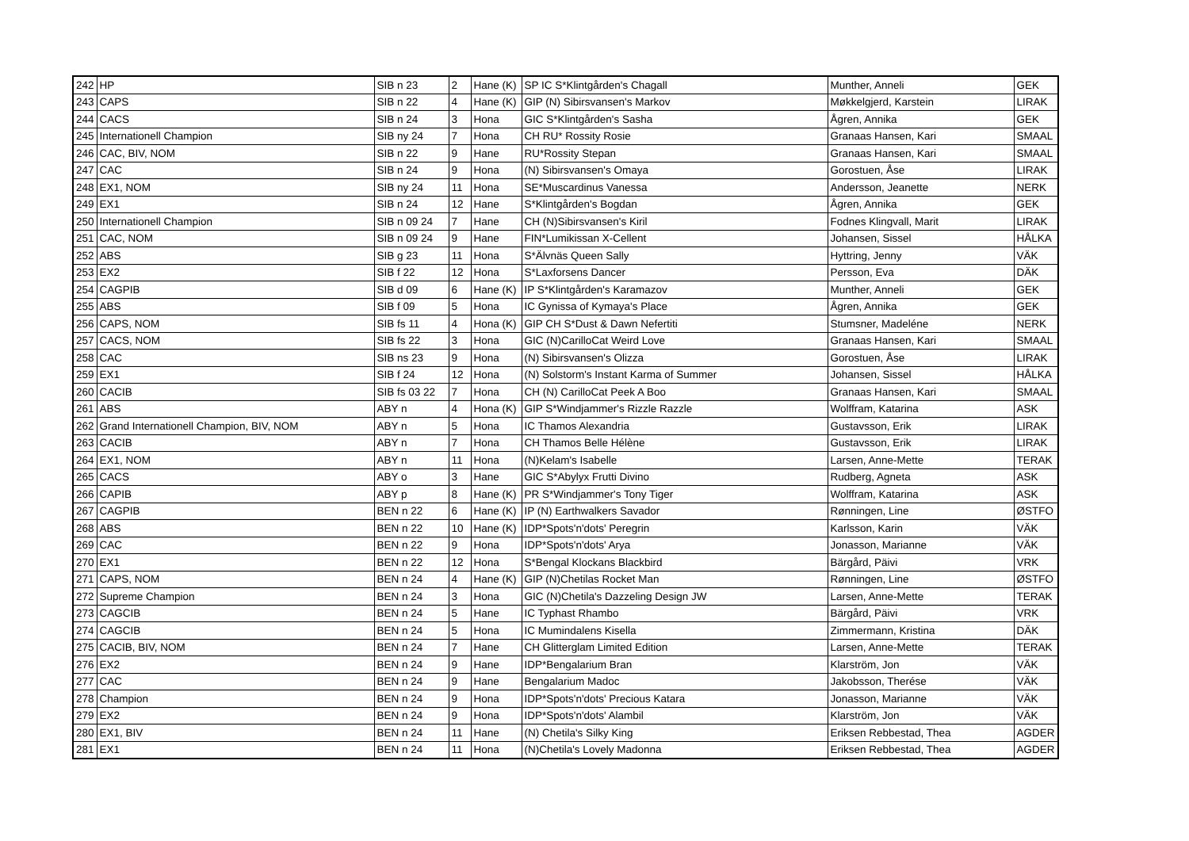| 242 | HP | SIB n 23 | 2 | Hane (K) | SP IC S*Klintgården's Chagall | Munther, Anneli | GEK |
| 243 | CAPS | SIB n 22 | 4 | Hane (K) | GIP (N) Sibirsvansen's Markov | Møkkelgjerd, Karstein | LIRAK |
| 244 | CACS | SIB n 24 | 3 | Hona | GIC S*Klintgården's Sasha | Ågren, Annika | GEK |
| 245 | Internationell Champion | SIB ny 24 | 7 | Hona | CH RU* Rossity Rosie | Granaas Hansen, Kari | SMAAL |
| 246 | CAC, BIV, NOM | SIB n 22 | 9 | Hane | RU*Rossity Stepan | Granaas Hansen, Kari | SMAAL |
| 247 | CAC | SIB n 24 | 9 | Hona | (N) Sibirsvansen's Omaya | Gorostuen, Åse | LIRAK |
| 248 | EX1, NOM | SIB ny 24 | 11 | Hona | SE*Muscardinus Vanessa | Andersson, Jeanette | NERK |
| 249 | EX1 | SIB n 24 | 12 | Hane | S*Klintgården's Bogdan | Ågren, Annika | GEK |
| 250 | Internationell Champion | SIB n 09 24 | 7 | Hane | CH (N)Sibirsvansen's Kiril | Fodnes Klingvall, Marit | LIRAK |
| 251 | CAC, NOM | SIB n 09 24 | 9 | Hane | FIN*Lumikissan X-Cellent | Johansen, Sissel | HÅLKA |
| 252 | ABS | SIB g 23 | 11 | Hona | S*Älvnäs Queen Sally | Hyttring, Jenny | VÄK |
| 253 | EX2 | SIB f 22 | 12 | Hona | S*Laxforsens Dancer | Persson, Eva | DÄK |
| 254 | CAGPIB | SIB d 09 | 6 | Hane (K) | IP S*Klintgården's Karamazov | Munther, Anneli | GEK |
| 255 | ABS | SIB f 09 | 5 | Hona | IC Gynissa of Kymaya's Place | Ågren, Annika | GEK |
| 256 | CAPS, NOM | SIB fs 11 | 4 | Hona (K) | GIP CH S*Dust & Dawn Nefertiti | Stumsner, Madeléne | NERK |
| 257 | CACS, NOM | SIB fs 22 | 3 | Hona | GIC (N)CarilloCat Weird Love | Granaas Hansen, Kari | SMAAL |
| 258 | CAC | SIB ns 23 | 9 | Hona | (N) Sibirsvansen's Olizza | Gorostuen, Åse | LIRAK |
| 259 | EX1 | SIB f 24 | 12 | Hona | (N) Solstorm's Instant Karma of Summer | Johansen, Sissel | HÅLKA |
| 260 | CACIB | SIB fs 03 22 | 7 | Hona | CH (N) CarilloCat Peek A Boo | Granaas Hansen, Kari | SMAAL |
| 261 | ABS | ABY n | 4 | Hona (K) | GIP S*Windjammer's Rizzle Razzle | Wolffram, Katarina | ASK |
| 262 | Grand Internationell Champion, BIV, NOM | ABY n | 5 | Hona | IC Thamos Alexandria | Gustavsson, Erik | LIRAK |
| 263 | CACIB | ABY n | 7 | Hona | CH Thamos Belle Hélène | Gustavsson, Erik | LIRAK |
| 264 | EX1, NOM | ABY n | 11 | Hona | (N)Kelam's Isabelle | Larsen, Anne-Mette | TERAK |
| 265 | CACS | ABY o | 3 | Hane | GIC S*Abylyx Frutti Divino | Rudberg, Agneta | ASK |
| 266 | CAPIB | ABY p | 8 | Hane (K) | PR S*Windjammer's Tony Tiger | Wolffram, Katarina | ASK |
| 267 | CAGPIB | BEN n 22 | 6 | Hane (K) | IP (N) Earthwalkers Savador | Rønningen, Line | ØSTFO |
| 268 | ABS | BEN n 22 | 10 | Hane (K) | IDP*Spots'n'dots' Peregrin | Karlsson, Karin | VÄK |
| 269 | CAC | BEN n 22 | 9 | Hona | IDP*Spots'n'dots' Arya | Jonasson, Marianne | VÄK |
| 270 | EX1 | BEN n 22 | 12 | Hona | S*Bengal Klockans Blackbird | Bärgård, Päivi | VRK |
| 271 | CAPS, NOM | BEN n 24 | 4 | Hane (K) | GIP (N)Chetilas Rocket Man | Rønningen, Line | ØSTFO |
| 272 | Supreme Champion | BEN n 24 | 3 | Hona | GIC (N)Chetila's Dazzeling Design JW | Larsen, Anne-Mette | TERAK |
| 273 | CAGCIB | BEN n 24 | 5 | Hane | IC Typhast Rhambo | Bärgård, Päivi | VRK |
| 274 | CAGCIB | BEN n 24 | 5 | Hona | IC Mumindalens Kisella | Zimmermann, Kristina | DÄK |
| 275 | CACIB, BIV, NOM | BEN n 24 | 7 | Hane | CH Glitterglam Limited Edition | Larsen, Anne-Mette | TERAK |
| 276 | EX2 | BEN n 24 | 9 | Hane | IDP*Bengalarium Bran | Klarström, Jon | VÄK |
| 277 | CAC | BEN n 24 | 9 | Hane | Bengalarium Madoc | Jakobsson, Therése | VÄK |
| 278 | Champion | BEN n 24 | 9 | Hona | IDP*Spots'n'dots' Precious Katara | Jonasson, Marianne | VÄK |
| 279 | EX2 | BEN n 24 | 9 | Hona | IDP*Spots'n'dots' Alambil | Klarström, Jon | VÄK |
| 280 | EX1, BIV | BEN n 24 | 11 | Hane | (N) Chetila's Silky King | Eriksen Rebbestad, Thea | AGDER |
| 281 | EX1 | BEN n 24 | 11 | Hona | (N)Chetila's Lovely Madonna | Eriksen Rebbestad, Thea | AGDER |